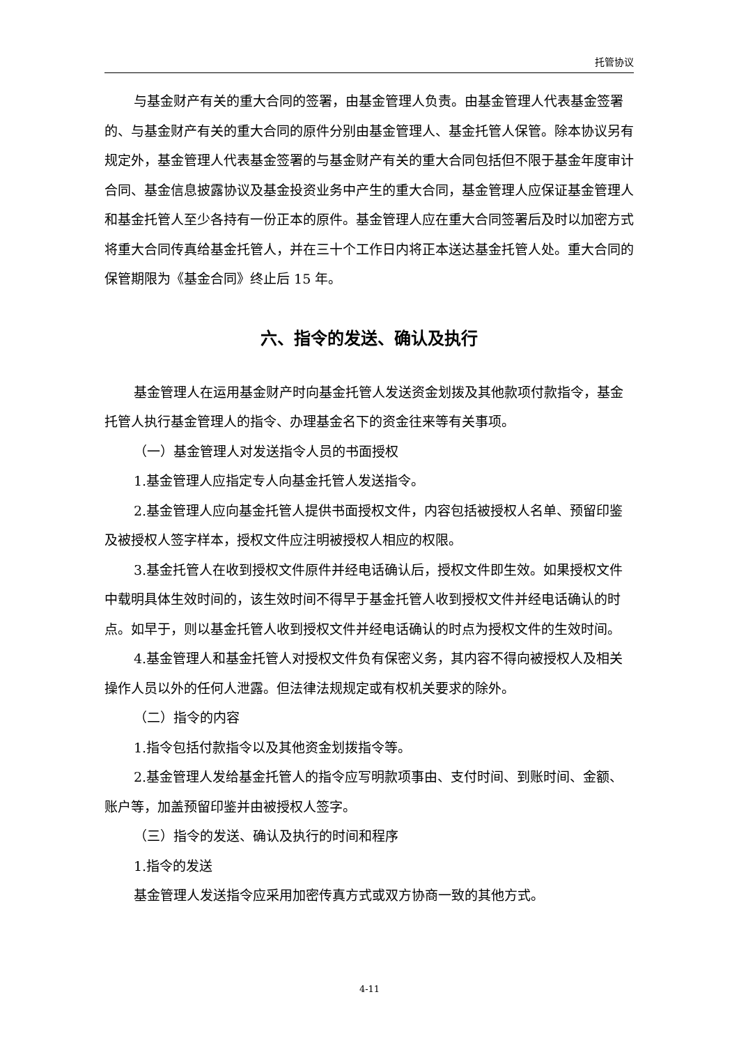托管协议
与基金财产有关的重大合同的签署，由基金管理人负责。由基金管理人代表基金签署的、与基金财产有关的重大合同的原件分别由基金管理人、基金托管人保管。除本协议另有规定外，基金管理人代表基金签署的与基金财产有关的重大合同包括但不限于基金年度审计合同、基金信息披露协议及基金投资业务中产生的重大合同，基金管理人应保证基金管理人和基金托管人至少各持有一份正本的原件。基金管理人应在重大合同签署后及时以加密方式将重大合同传真给基金托管人，并在三十个工作日内将正本送达基金托管人处。重大合同的保管期限为《基金合同》终止后 15 年。
六、指令的发送、确认及执行
基金管理人在运用基金财产时向基金托管人发送资金划拨及其他款项付款指令，基金托管人执行基金管理人的指令、办理基金名下的资金往来等有关事项。
（一）基金管理人对发送指令人员的书面授权
1.基金管理人应指定专人向基金托管人发送指令。
2.基金管理人应向基金托管人提供书面授权文件，内容包括被授权人名单、预留印鉴及被授权人签字样本，授权文件应注明被授权人相应的权限。
3.基金托管人在收到授权文件原件并经电话确认后，授权文件即生效。如果授权文件中载明具体生效时间的，该生效时间不得早于基金托管人收到授权文件并经电话确认的时点。如早于，则以基金托管人收到授权文件并经电话确认的时点为授权文件的生效时间。
4.基金管理人和基金托管人对授权文件负有保密义务，其内容不得向被授权人及相关操作人员以外的任何人泄露。但法律法规规定或有权机关要求的除外。
（二）指令的内容
1.指令包括付款指令以及其他资金划拨指令等。
2.基金管理人发给基金托管人的指令应写明款项事由、支付时间、到账时间、金额、账户等，加盖预留印鉴并由被授权人签字。
（三）指令的发送、确认及执行的时间和程序
1.指令的发送
基金管理人发送指令应采用加密传真方式或双方协商一致的其他方式。
4-11